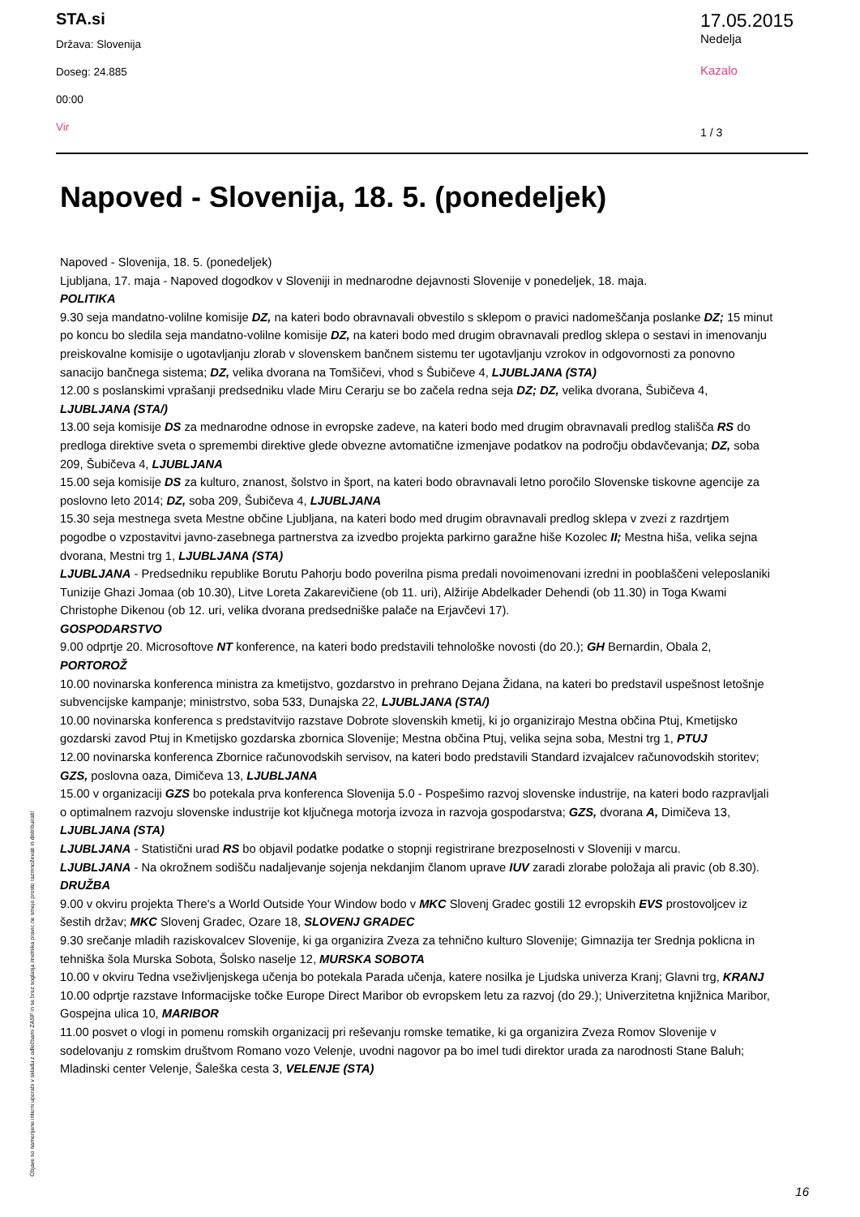STA.si
Država: Slovenija
Doseg: 24.885
00:00
Vir
17.05.2015
Nedelja
Kazalo
1 / 3
Napoved - Slovenija, 18. 5. (ponedeljek)
Napoved - Slovenija, 18. 5. (ponedeljek)
Ljubljana, 17. maja - Napoved dogodkov v Sloveniji in mednarodne dejavnosti Slovenije v ponedeljek, 18. maja.
POLITIKA
9.30 seja mandatno-volilne komisije DZ, na kateri bodo obravnavali obvestilo s sklepom o pravici nadomeščanja poslanke DZ; 15 minut po koncu bo sledila seja mandatno-volilne komisije DZ, na kateri bodo med drugim obravnavali predlog sklepa o sestavi in imenovanju preiskovalne komisije o ugotavljanju zlorab v slovenskem bančnem sistemu ter ugotavljanju vzrokov in odgovornosti za ponovno sanacijo bančnega sistema; DZ, velika dvorana na Tomšičevi, vhod s Šubičeve 4, LJUBLJANA (STA)
12.00 s poslanskimi vprašanji predsedniku vlade Miru Cerarju se bo začela redna seja DZ; DZ, velika dvorana, Šubičeva 4, LJUBLJANA (STA/)
13.00 seja komisije DS za mednarodne odnose in evropske zadeve, na kateri bodo med drugim obravnavali predlog stališča RS do predloga direktive sveta o spremembi direktive glede obvezne avtomatične izmenjave podatkov na področju obdavčevanja; DZ, soba 209, Šubičeva 4, LJUBLJANA
15.00 seja komisije DS za kulturo, znanost, šolstvo in šport, na kateri bodo obravnavali letno poročilo Slovenske tiskovne agencije za poslovno leto 2014; DZ, soba 209, Šubičeva 4, LJUBLJANA
15.30 seja mestnega sveta Mestne občine Ljubljana, na kateri bodo med drugim obravnavali predlog sklepa v zvezi z razdrtjem pogodbe o vzpostavitvi javno-zasebnega partnerstva za izvedbo projekta parkirno garažne hiše Kozolec II; Mestna hiša, velika sejna dvorana, Mestni trg 1, LJUBLJANA (STA)
LJUBLJANA - Predsedniku republike Borutu Pahorju bodo poverilna pisma predali novoimenovani izredni in pooblaščeni veleposlaniki Tunizije Ghazi Jomaa (ob 10.30), Litve Loreta Zakarevičiene (ob 11. uri), Alžirije Abdelkader Dehendi (ob 11.30) in Toga Kwami Christophe Dikenou (ob 12. uri, velika dvorana predsedniške palače na Erjavčevi 17).
GOSPODARSTVO
9.00 odprtje 20. Microsoftove NT konference, na kateri bodo predstavili tehnološke novosti (do 20.); GH Bernardin, Obala 2, PORTOROŽ
10.00 novinarska konferenca ministra za kmetijstvo, gozdarstvo in prehrano Dejana Židana, na kateri bo predstavil uspešnost letošnje subvencijske kampanje; ministrstvo, soba 533, Dunajska 22, LJUBLJANA (STA/)
10.00 novinarska konferenca s predstavitvijo razstave Dobrote slovenskih kmetij, ki jo organizirajo Mestna občina Ptuj, Kmetijsko gozdarski zavod Ptuj in Kmetijsko gozdarska zbornica Slovenije; Mestna občina Ptuj, velika sejna soba, Mestni trg 1, PTUJ
12.00 novinarska konferenca Zbornice računovodskih servisov, na kateri bodo predstavili Standard izvajalcev računovodskih storitev; GZS, poslovna oaza, Dimičeva 13, LJUBLJANA
15.00 v organizaciji GZS bo potekala prva konferenca Slovenija 5.0 - Pospešimo razvoj slovenske industrije, na kateri bodo razpravljali o optimalnem razvoju slovenske industrije kot ključnega motorja izvoza in razvoja gospodarstva; GZS, dvorana A, Dimičeva 13, LJUBLJANA (STA)
LJUBLJANA - Statistični urad RS bo objavil podatke podatke o stopnji registrirane brezposelnosti v Sloveniji v marcu.
LJUBLJANA - Na okrožnem sodišču nadaljevanje sojenja nekdanjim članom uprave IUV zaradi zlorabe položaja ali pravic (ob 8.30).
DRUŽBA
9.00 v okviru projekta There's a World Outside Your Window bodo v MKC Slovenj Gradec gostili 12 evropskih EVS prostovoljcev iz šestih držav; MKC Slovenj Gradec, Ozare 18, SLOVENJ GRADEC
9.30 srečanje mladih raziskovalcev Slovenije, ki ga organizira Zveza za tehnično kulturo Slovenije; Gimnazija ter Srednja poklicna in tehniška šola Murska Sobota, Šolsko naselje 12, MURSKA SOBOTA
10.00 v okviru Tedna vseživljenjskega učenja bo potekala Parada učenja, katere nosilka je Ljudska univerza Kranj; Glavni trg, KRANJ
10.00 odprtje razstave Informacijske točke Europe Direct Maribor ob evropskem letu za razvoj (do 29.); Univerzitetna knjižnica Maribor, Gospejna ulica 10, MARIBOR
11.00 posvet o vlogi in pomenu romskih organizacij pri reševanju romske tematike, ki ga organizira Zveza Romov Slovenije v sodelovanju z romskim društvom Romano vozo Velenje, uvodni nagovor pa bo imel tudi direktor urada za narodnosti Stane Baluh; Mladinski center Velenje, Šaleška cesta 3, VELENJE (STA)
Objave so namenjene interni uporabi v skladu z odločbami ZASP in se brez soglasja imetnika pravic ne smejo prosto razmnoževati in distribuirati!
16